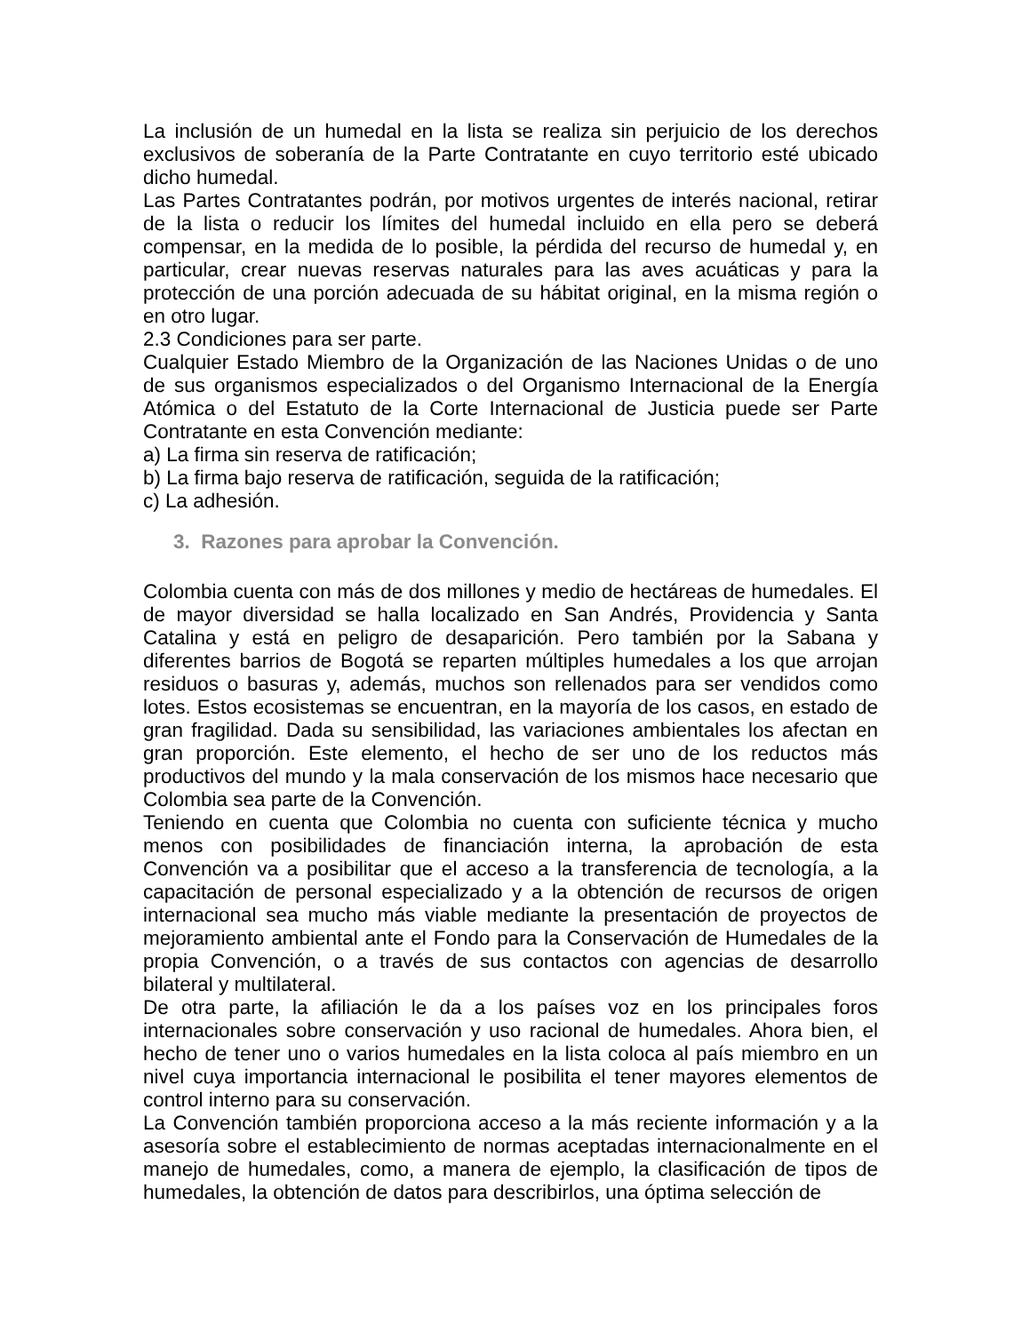La inclusión de un humedal en la lista se realiza sin perjuicio de los derechos exclusivos de soberanía de la Parte Contratante en cuyo territorio esté ubicado dicho humedal.
Las Partes Contratantes podrán, por motivos urgentes de interés nacional, retirar de la lista o reducir los límites del humedal incluido en ella pero se deberá compensar, en la medida de lo posible, la pérdida del recurso de humedal y, en particular, crear nuevas reservas naturales para las aves acuáticas y para la protección de una porción adecuada de su hábitat original, en la misma región o en otro lugar.
2.3 Condiciones para ser parte.
Cualquier Estado Miembro de la Organización de las Naciones Unidas o de uno de sus organismos especializados o del Organismo Internacional de la Energía Atómica o del Estatuto de la Corte Internacional de Justicia puede ser Parte Contratante en esta Convención mediante:
a) La firma sin reserva de ratificación;
b) La firma bajo reserva de ratificación, seguida de la ratificación;
c) La adhesión.
3. Razones para aprobar la Convención.
Colombia cuenta con más de dos millones y medio de hectáreas de humedales. El de mayor diversidad se halla localizado en San Andrés, Providencia y Santa Catalina y está en peligro de desaparición. Pero también por la Sabana y diferentes barrios de Bogotá se reparten múltiples humedales a los que arrojan residuos o basuras y, además, muchos son rellenados para ser vendidos como lotes. Estos ecosistemas se encuentran, en la mayoría de los casos, en estado de gran fragilidad. Dada su sensibilidad, las variaciones ambientales los afectan en gran proporción. Este elemento, el hecho de ser uno de los reductos más productivos del mundo y la mala conservación de los mismos hace necesario que Colombia sea parte de la Convención.
Teniendo en cuenta que Colombia no cuenta con suficiente técnica y mucho menos con posibilidades de financiación interna, la aprobación de esta Convención va a posibilitar que el acceso a la transferencia de tecnología, a la capacitación de personal especializado y a la obtención de recursos de origen internacional sea mucho más viable mediante la presentación de proyectos de mejoramiento ambiental ante el Fondo para la Conservación de Humedales de la propia Convención, o a través de sus contactos con agencias de desarrollo bilateral y multilateral.
De otra parte, la afiliación le da a los países voz en los principales foros internacionales sobre conservación y uso racional de humedales. Ahora bien, el hecho de tener uno o varios humedales en la lista coloca al país miembro en un nivel cuya importancia internacional le posibilita el tener mayores elementos de control interno para su conservación.
La Convención también proporciona acceso a la más reciente información y a la asesoría sobre el establecimiento de normas aceptadas internacionalmente en el manejo de humedales, como, a manera de ejemplo, la clasificación de tipos de humedales, la obtención de datos para describirlos, una óptima selección de